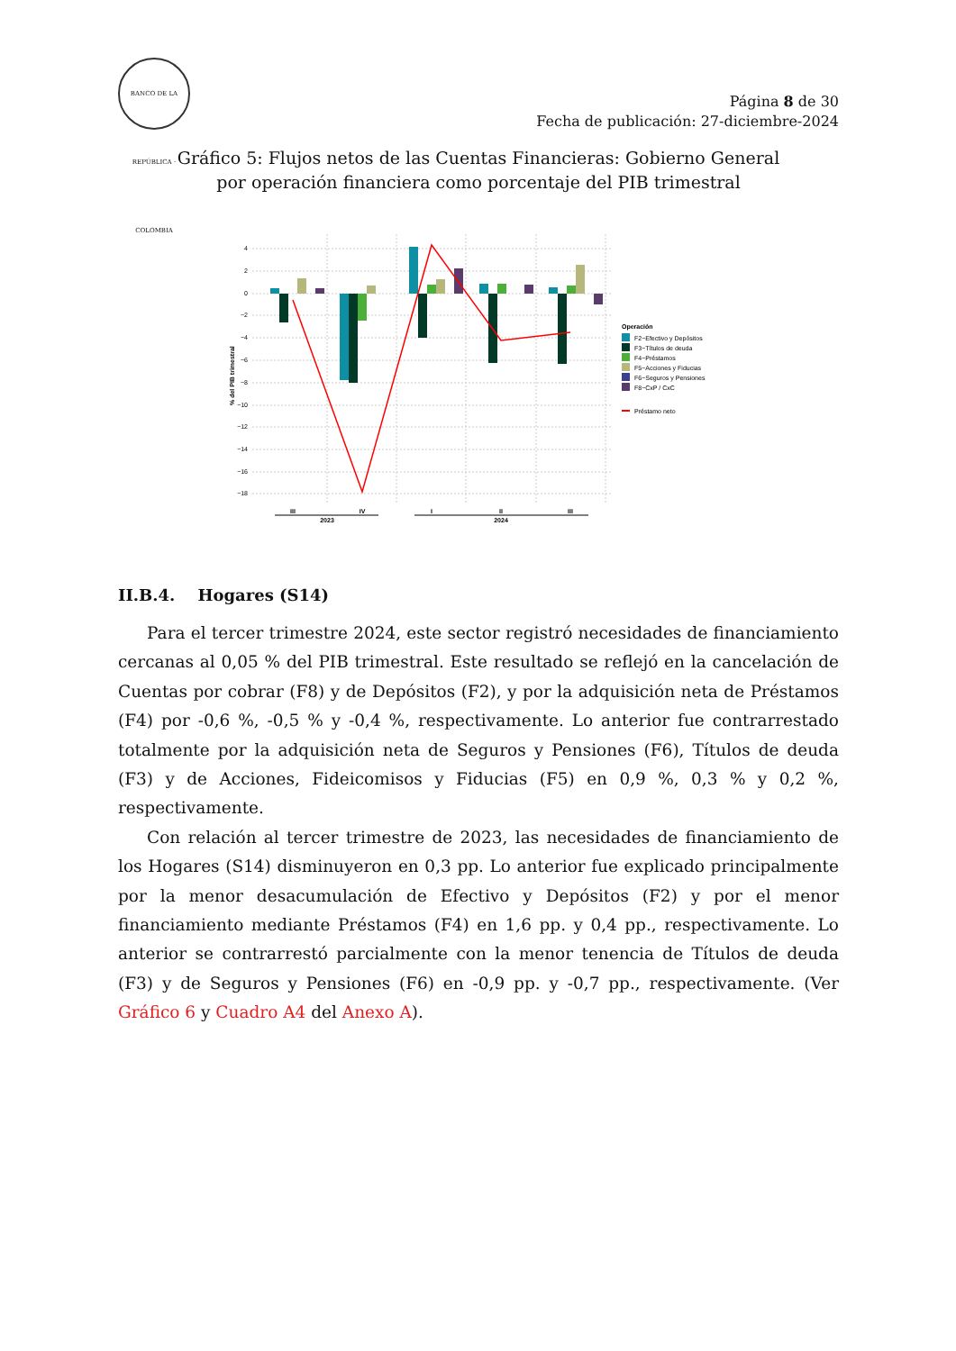BANCO DE LA REPÚBLICA · COLOMBIA
Página 8 de 30
Fecha de publicación: 27-diciembre-2024
Gráfico 5: Flujos netos de las Cuentas Financieras: Gobierno General
por operación financiera como porcentaje del PIB trimestral
% del PIB trimestral
4
2
0
−2
−4
−6
−8
−10
−12
−14
−16
−18
III
IV
I
II
III
2023
2024
Operación
F2−Efectivo y Depósitos
F3−Títulos de deuda
F4−Préstamos
F5−Acciones y Fiducias
F6−Seguros y Pensiones
F8−CxP / CxC
Préstamo neto
II.B.4. Hogares (S14)
Para el tercer trimestre 2024, este sector registró necesidades de financiamiento cercanas al 0,05 % del PIB trimestral. Este resultado se reflejó en la cancelación de Cuentas por cobrar (F8) y de Depósitos (F2), y por la adquisición neta de Préstamos (F4) por -0,6 %, -0,5 % y -0,4 %, respectivamente. Lo anterior fue contrarrestado totalmente por la adquisición neta de Seguros y Pensiones (F6), Títulos de deuda (F3) y de Acciones, Fideicomisos y Fiducias (F5) en 0,9 %, 0,3 % y 0,2 %, respectivamente.
Con relación al tercer trimestre de 2023, las necesidades de financiamiento de los Hogares (S14) disminuyeron en 0,3 pp. Lo anterior fue explicado principalmente por la menor desacumulación de Efectivo y Depósitos (F2) y por el menor financiamiento mediante Préstamos (F4) en 1,6 pp. y 0,4 pp., respectivamente. Lo anterior se contrarrestó parcialmente con la menor tenencia de Títulos de deuda (F3) y de Seguros y Pensiones (F6) en -0,9 pp. y -0,7 pp., respectivamente. (Ver Gráfico 6 y Cuadro A4 del Anexo A).